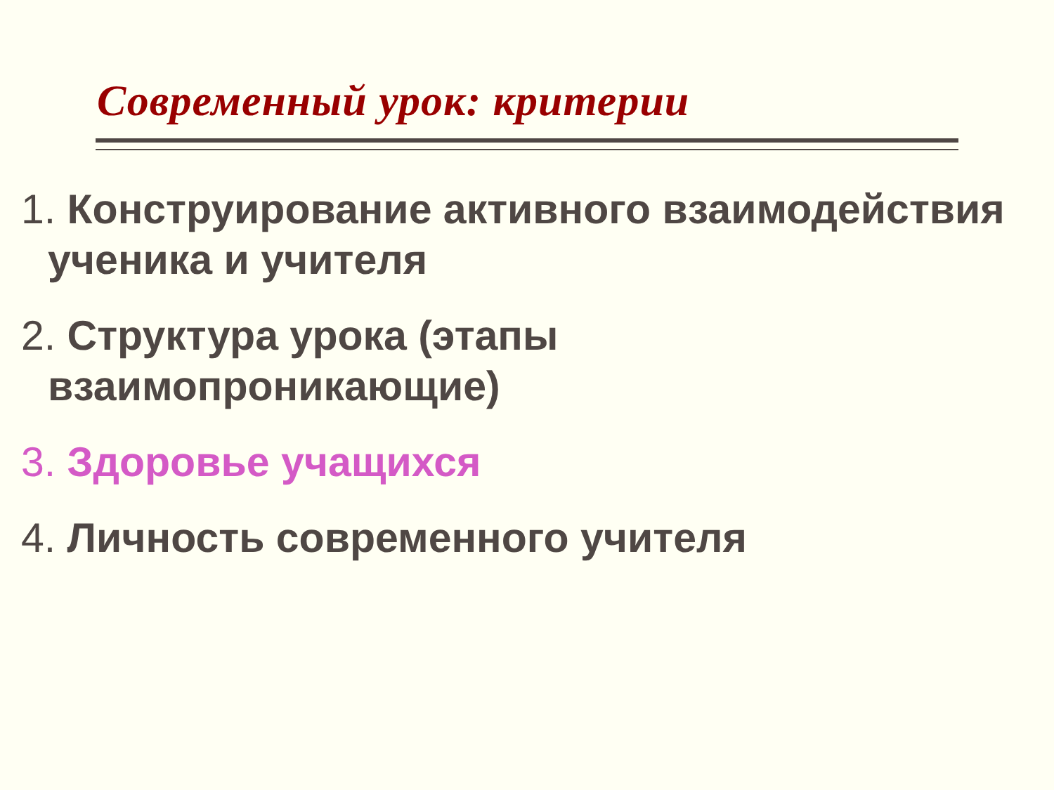Современный урок: критерии
1. Конструирование активного взаимодействия ученика и учителя
2. Структура урока (этапы взаимопроникающие)
3. Здоровье учащихся
4. Личность современного учителя